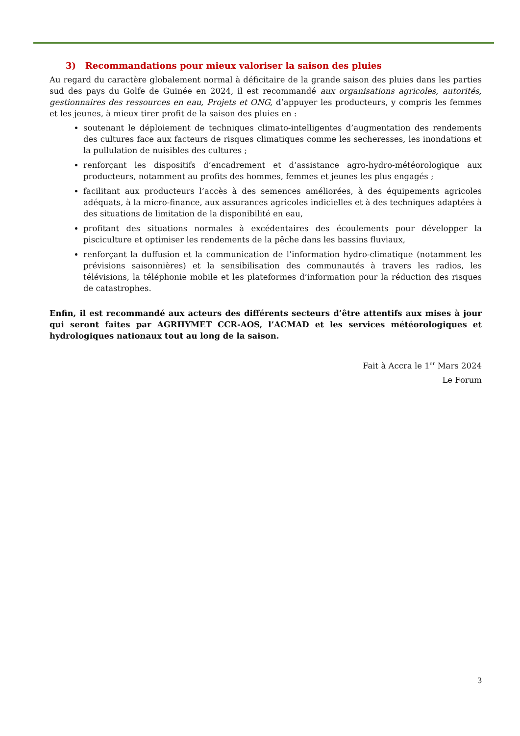3) Recommandations pour mieux valoriser la saison des pluies
Au regard du caractère globalement normal à déficitaire de la grande saison des pluies dans les parties sud des pays du Golfe de Guinée en 2024, il est recommandé aux organisations agricoles, autorités, gestionnaires des ressources en eau, Projets et ONG, d’appuyer les producteurs, y compris les femmes et les jeunes, à mieux tirer profit de la saison des pluies en :
soutenant le déploiement de techniques climato-intelligentes d’augmentation des rendements des cultures face aux facteurs de risques climatiques comme les secheresses, les inondations et la pullulation de nuisibles des cultures ;
renforçant les dispositifs d’encadrement et d’assistance agro-hydro-météorologique aux producteurs, notamment au profits des hommes, femmes et jeunes les plus engagés ;
facilitant aux producteurs l’accès à des semences améliorées, à des équipements agricoles adéquats, à la micro-finance, aux assurances agricoles indicielles et à des techniques adaptées à des situations de limitation de la disponibilité en eau,
profitant des situations normales à excédentaires des écoulements pour développer la pisciculture et optimiser les rendements de la pêche dans les bassins fluviaux,
renforçant la duffusion et la communication de l’information hydro-climatique (notamment les prévisions saisonnières) et la sensibilisation des communautés à travers les radios, les télévisions, la téléphonie mobile et les plateformes d’information pour la réduction des risques de catastrophes.
Enfin, il est recommandé aux acteurs des différents secteurs d’être attentifs aux mises à jour qui seront faites par AGRHYMET CCR-AOS, l’ACMAD et les services météorologiques et hydrologiques nationaux tout au long de la saison.
Fait à Accra le 1<sup>er</sup> Mars 2024
Le Forum
3